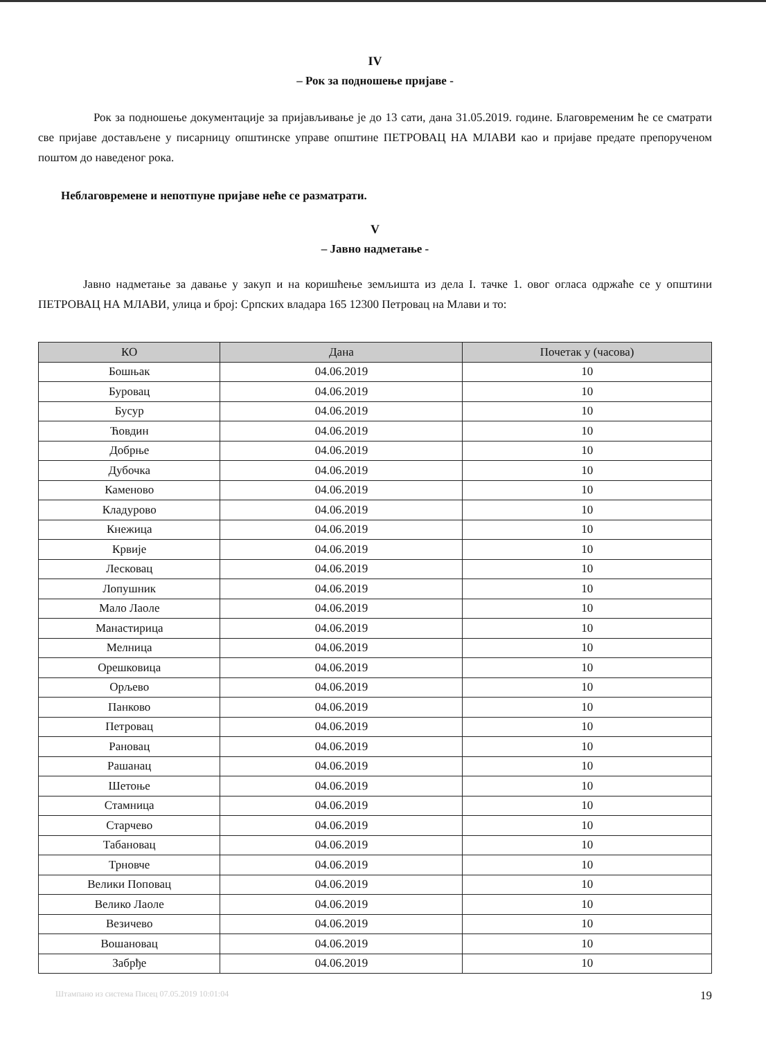IV
– Рок за подношење пријаве -
Рок за подношење документације за пријављивање је до 13 сати, дана 31.05.2019. године. Благовременим ће се сматрати све пријаве достављене у писарницу општинске управе општине ПЕТРОВАЦ НА МЛАВИ као и пријаве предате препорученом поштом до наведеног рока.
Неблаговремене и непотпуне пријаве неће се разматрати.
V
– Јавно надметање -
Јавно надметање за давање у закуп и на коришћење земљишта из дела I. тачке 1. овог огласа одржаће се у општини ПЕТРОВАЦ НА МЛАВИ, улица и број: Српских владара 165 12300 Петровац на Млави и то:
| КО | Дана | Почетак у (часова) |
| --- | --- | --- |
| Бошњак | 04.06.2019 | 10 |
| Буровац | 04.06.2019 | 10 |
| Бусур | 04.06.2019 | 10 |
| Ћовдин | 04.06.2019 | 10 |
| Добрње | 04.06.2019 | 10 |
| Дубочка | 04.06.2019 | 10 |
| Каменово | 04.06.2019 | 10 |
| Кладурово | 04.06.2019 | 10 |
| Кнежица | 04.06.2019 | 10 |
| Крвије | 04.06.2019 | 10 |
| Лесковац | 04.06.2019 | 10 |
| Лопушник | 04.06.2019 | 10 |
| Мало Лаоле | 04.06.2019 | 10 |
| Манастирица | 04.06.2019 | 10 |
| Мелница | 04.06.2019 | 10 |
| Орешковица | 04.06.2019 | 10 |
| Орљево | 04.06.2019 | 10 |
| Панково | 04.06.2019 | 10 |
| Петровац | 04.06.2019 | 10 |
| Рановац | 04.06.2019 | 10 |
| Рашанац | 04.06.2019 | 10 |
| Шетоње | 04.06.2019 | 10 |
| Стамница | 04.06.2019 | 10 |
| Старчево | 04.06.2019 | 10 |
| Табановац | 04.06.2019 | 10 |
| Трновче | 04.06.2019 | 10 |
| Велики Поповац | 04.06.2019 | 10 |
| Велико Лаоле | 04.06.2019 | 10 |
| Везичево | 04.06.2019 | 10 |
| Вошановац | 04.06.2019 | 10 |
| Забрђе | 04.06.2019 | 10 |
Штампано из система Писец 07.05.2019 10:01:04 19